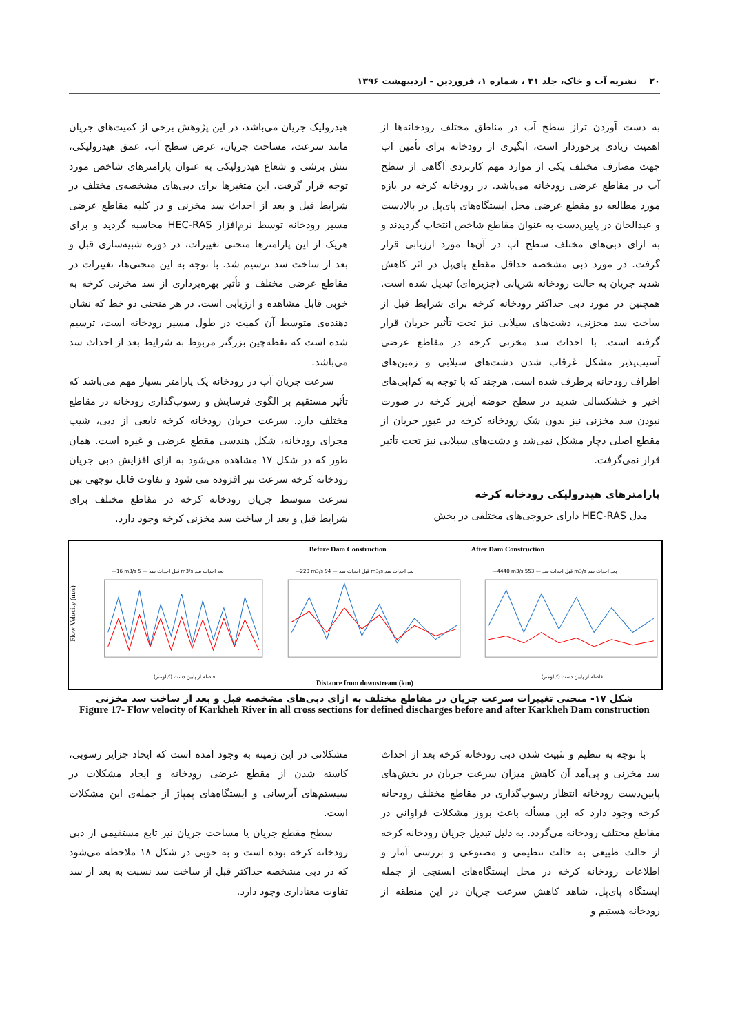۲۰ نشریه آب و خاک، جلد ۳۱ ، شماره ۱، فروردین - اردیبهشت ۱۳۹۶
به دست آوردن تراز سطح آب در مناطق مختلف رودخانه‌ها از اهمیت زیادی برخوردار است، آبگیری از رودخانه برای تأمین آب جهت مصارف مختلف یکی از موارد مهم کاربردی آگاهی از سطح آب در مقاطع عرضی رودخانه می‌باشد. در رودخانه کرخه در بازه مورد مطالعه دو مقطع عرضی محل ایستگاه‌های پای‌پل در بالادست و عبدالخان در پایین‌دست به عنوان مقاطع شاخص انتخاب گردیدند و به ازای دبی‌های مختلف سطح آب در آن‌ها مورد ارزیابی قرار گرفت. در مورد دبی مشخصه حداقل مقطع پای‌پل در اثر کاهش شدید جریان به حالت رودخانه شریانی (جزیره‌ای) تبدیل شده است. همچنین در مورد دبی حداکثر رودخانه کرخه برای شرایط قبل از ساخت سد مخزنی، دشت‌های سیلابی نیز تحت تأثیر جریان قرار گرفته است. با احداث سد مخزنی کرخه در مقاطع عرضی آسیب‌پذیر مشکل غرقاب شدن دشت‌های سیلابی و زمین‌های اطراف رودخانه برطرف شده است، هرچند که با توجه به کم‌آبی‌های اخیر و خشکسالی شدید در سطح حوضه آبریز کرخه در صورت نبودن سد مخزنی نیز بدون شک رودخانه کرخه در عبور جریان از مقطع اصلی دچار مشکل نمی‌شد و دشت‌های سیلابی نیز تحت تأثیر قرار نمی‌گرفت.
پارامترهای هیدرولیکی رودخانه کرخه
مدل HEC-RAS دارای خروجی‌های مختلفی در بخش
هیدرولیک جریان می‌باشد، در این پژوهش برخی از کمیت‌های جریان مانند سرعت، مساحت جریان، عرض سطح آب، عمق هیدرولیکی، تنش برشی و شعاع هیدرولیکی به عنوان پارامترهای شاخص مورد توجه قرار گرفت. این متغیرها برای دبی‌های مشخصه‌ی مختلف در شرایط قبل و بعد از احداث سد مخزنی و در کلیه مقاطع عرضی مسیر رودخانه توسط نرم‌افزار HEC-RAS محاسبه گردید و برای هریک از این پارامترها منحنی تغییرات، در دوره شبیه‌سازی قبل و بعد از ساخت سد ترسیم شد. با توجه به این منحنی‌ها، تغییرات در مقاطع عرضی مختلف و تأثیر بهره‌برداری از سد مخزنی کرخه به خوبی قابل مشاهده و ارزیابی است. در هر منحنی دو خط که نشان دهنده‌ی متوسط آن کمیت در طول مسیر رودخانه است، ترسیم شده است که نقطه‌چین بزرگتر مربوط به شرایط بعد از احداث سد می‌باشد.
سرعت جریان آب در رودخانه یک پارامتر بسیار مهم می‌باشد که تأثیر مستقیم بر الگوی فرسایش و رسوب‌گذاری رودخانه در مقاطع مختلف دارد. سرعت جریان رودخانه کرخه تابعی از دبی، شیب مجرای رودخانه، شکل هندسی مقطع عرضی و غیره است. همان طور که در شکل ۱۷ مشاهده می‌شود به ازای افزایش دبی جریان رودخانه کرخه سرعت نیز افزوده می شود و تفاوت قابل توجهی بین سرعت متوسط جریان رودخانه کرخه در مقاطع مختلف برای شرایط قبل و بعد از ساخت سد مخزنی کرخه وجود دارد.
Flow Velocity (m/s)
—16 m3/s قبل احداث سد — 5 m3/s بعد احداث سد
فاصله از پایین دست (کیلومتر)
Before Dam Construction
—220 m3/s قبل احداث سد — 94 m3/s بعد احداث سد
Distance from downstream (km)
After Dam Construction
—4440 m3/s قبل احداث سد — 553 m3/s بعد احداث سد
فاصله از پایین دست (کیلومتر)
شکل ۱۷- منحنی تغییرات سرعت جریان در مقاطع مختلف به ازای دبی‌های مشخصه قبل و بعد از ساخت سد مخزنی
Figure 17- Flow velocity of Karkheh River in all cross sections for defined discharges before and after Karkheh Dam construction
با توجه به تنظیم و تثبیت شدن دبی رودخانه کرخه بعد از احداث سد مخزنی و پی‌آمد آن کاهش میزان سرعت جریان در بخش‌های پایین‌دست رودخانه انتظار رسوب‌گذاری در مقاطع مختلف رودخانه کرخه وجود دارد که این مسأله باعث بروز مشکلات فراوانی در مقاطع مختلف رودخانه می‌گردد. به دلیل تبدیل جریان رودخانه کرخه از حالت طبیعی به حالت تنظیمی و مصنوعی و بررسی آمار و اطلاعات رودخانه کرخه در محل ایستگاه‌های آبسنجی از جمله ایستگاه پای‌پل، شاهد کاهش سرعت جریان در این منطقه از رودخانه هستیم و
مشکلاتی در این زمینه به وجود آمده است که ایجاد جزایر رسوبی، کاسته شدن از مقطع عرضی رودخانه و ایجاد مشکلات در سیستم‌های آبرسانی و ایستگاه‌های پمپاژ از جمله‌ی این مشکلات است.
سطح مقطع جریان یا مساحت جریان نیز تابع مستقیمی از دبی رودخانه کرخه بوده است و به خوبی در شکل ۱۸ ملاحظه می‌شود که در دبی مشخصه حداکثر قبل از ساخت سد نسبت به بعد از سد تفاوت معناداری وجود دارد.